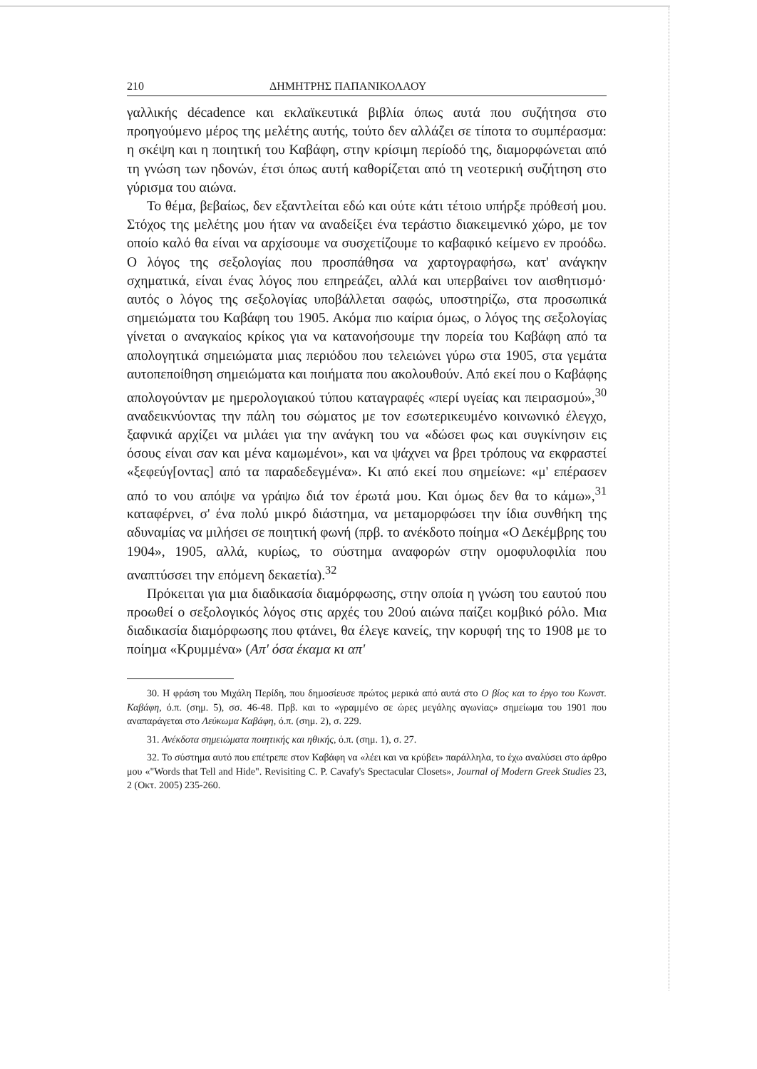210 ΔΗΜΗΤΡΗΣ ΠΑΠΑΝΙΚΟΛΑΟΥ
γαλλικής décadence και εκλαϊκευτικά βιβλία όπως αυτά που συζήτησα στο προηγούμενο μέρος της μελέτης αυτής, τούτο δεν αλλάζει σε τίποτα το συμπέρασμα: η σκέψη και η ποιητική του Καβάφη, στην κρίσιμη περίοδό της, διαμορφώνεται από τη γνώση των ηδονών, έτσι όπως αυτή καθορίζεται από τη νεοτερική συζήτηση στο γύρισμα του αιώνα.
Το θέμα, βεβαίως, δεν εξαντλείται εδώ και ούτε κάτι τέτοιο υπήρξε πρόθεσή μου. Στόχος της μελέτης μου ήταν να αναδείξει ένα τεράστιο διακειμενικό χώρο, με τον οποίο καλό θα είναι να αρχίσουμε να συσχετίζουμε το καβαφικό κείμενο εν προόδω. Ο λόγος της σεξολογίας που προσπάθησα να χαρτογραφήσω, κατ' ανάγκην σχηματικά, είναι ένας λόγος που επηρεάζει, αλλά και υπερβαίνει τον αισθητισμό· αυτός ο λόγος της σεξολογίας υποβάλλεται σαφώς, υποστηρίζω, στα προσωπικά σημειώματα του Καβάφη του 1905. Ακόμα πιο καίρια όμως, ο λόγος της σεξολογίας γίνεται ο αναγκαίος κρίκος για να κατανοήσουμε την πορεία του Καβάφη από τα απολογητικά σημειώματα μιας περιόδου που τελειώνει γύρω στα 1905, στα γεμάτα αυτοπεποίθηση σημειώματα και ποιήματα που ακολουθούν. Από εκεί που ο Καβάφης απολογούνταν με ημερολογιακού τύπου καταγραφές «περί υγείας και πειρασμού»,<sup>30</sup> αναδεικνύοντας την πάλη του σώματος με τον εσωτερικευμένο κοινωνικό έλεγχο, ξαφνικά αρχίζει να μιλάει για την ανάγκη του να «δώσει φως και συγκίνησιν εις όσους είναι σαν και μένα καμωμένοι», και να ψάχνει να βρει τρόπους να εκφραστεί «ξεφεύγ[οντας] από τα παραδεδεγμένα». Κι από εκεί που σημείωνε: «μ' επέρασεν από το νου απόψε να γράψω διά τον έρωτά μου. Και όμως δεν θα το κάμω»,<sup>31</sup> καταφέρνει, σ' ένα πολύ μικρό διάστημα, να μεταμορφώσει την ίδια συνθήκη της αδυναμίας να μιλήσει σε ποιητική φωνή (πρβ. το ανέκδοτο ποίημα «Ο Δεκέμβρης του 1904», 1905, αλλά, κυρίως, το σύστημα αναφορών στην ομοφυλοφιλία που αναπτύσσει την επόμενη δεκαετία).<sup>32</sup>
Πρόκειται για μια διαδικασία διαμόρφωσης, στην οποία η γνώση του εαυτού που προωθεί ο σεξολογικός λόγος στις αρχές του 20ού αιώνα παίζει κομβικό ρόλο. Μια διαδικασία διαμόρφωσης που φτάνει, θα έλεγε κανείς, την κορυφή της το 1908 με το ποίημα «Κρυμμένα» (Απ' όσα έκαμα κι απ'
30. Η φράση του Μιχάλη Περίδη, που δημοσίευσε πρώτος μερικά από αυτά στο Ο βίος και το έργο του Κωνστ. Καβάφη, ό.π. (σημ. 5), σσ. 46-48. Πρβ. και το «γραμμένο σε ώρες μεγάλης αγωνίας» σημείωμα του 1901 που αναπαράγεται στο Λεύκωμα Καβάφη, ό.π. (σημ. 2), σ. 229.
31. Ανέκδοτα σημειώματα ποιητικής και ηθικής, ό.π. (σημ. 1), σ. 27.
32. Το σύστημα αυτό που επέτρεπε στον Καβάφη να «λέει και να κρύβει» παράλληλα, το έχω αναλύσει στο άρθρο μου «"Words that Tell and Hide". Revisiting C. P. Cavafy's Spectacular Closets», Journal of Modern Greek Studies 23, 2 (Οκτ. 2005) 235-260.